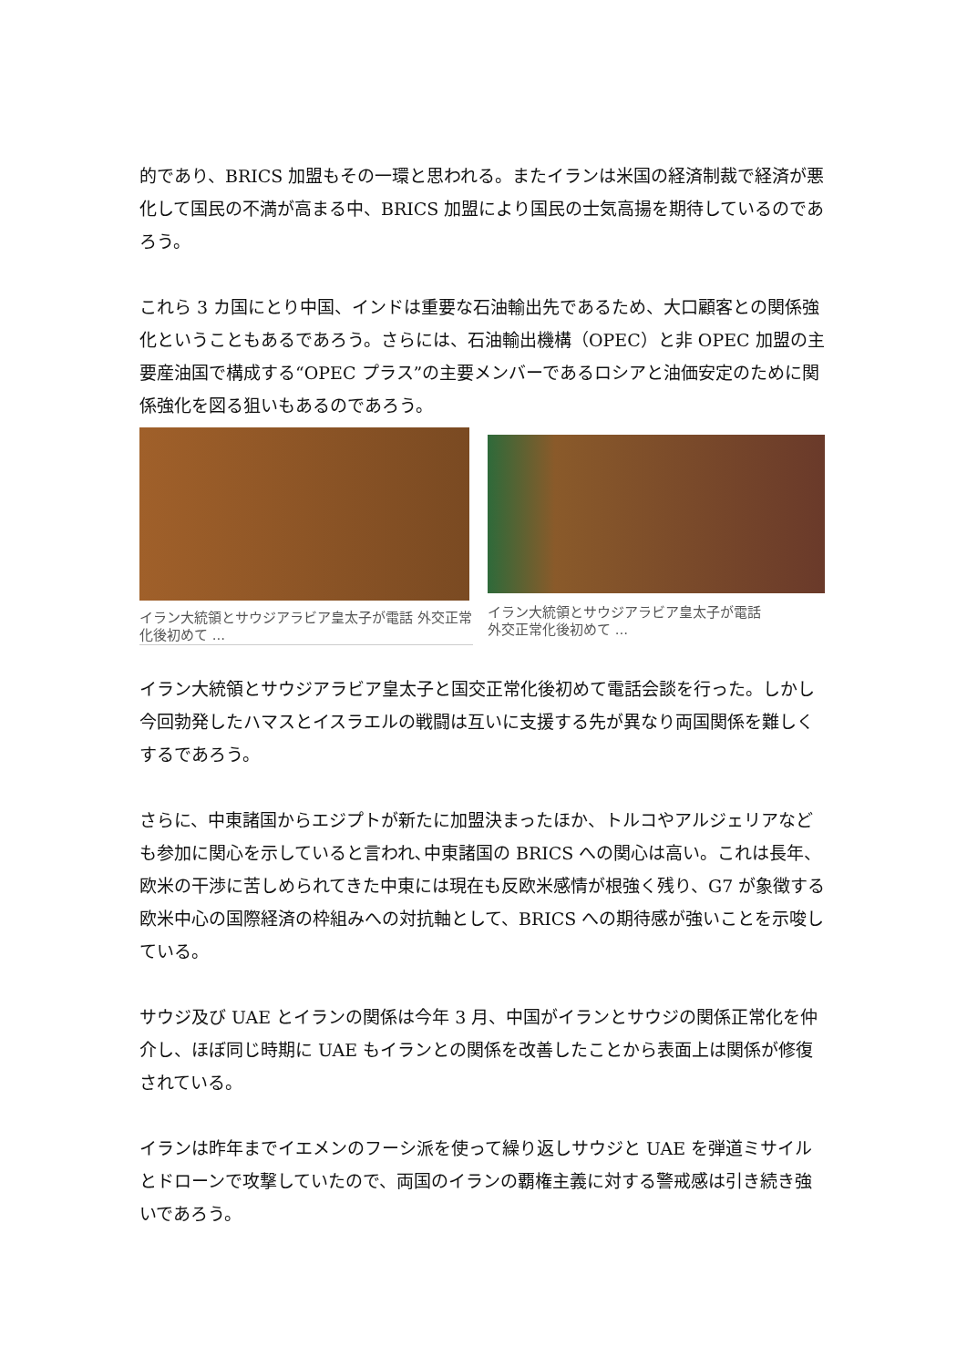的であり、BRICS 加盟もその一環と思われる。またイランは米国の経済制裁で経済が悪化して国民の不満が高まる中、BRICS 加盟により国民の士気高揚を期待しているのであろう。
これら 3 カ国にとり中国、インドは重要な石油輸出先であるため、大口顧客との関係強化ということもあるであろう。さらには、石油輸出機構（OPEC）と非 OPEC 加盟の主要産油国で構成する“OPEC プラス”の主要メンバーであるロシアと油価安定のために関係強化を図る狙いもあるのであろう。
イラン大統領とサウジアラビア皇太子が電話 外交正常化後初めて ...
イラン大統領とサウジアラビア皇太子が電話
外交正常化後初めて ...
イラン大統領とサウジアラビア皇太子と国交正常化後初めて電話会談を行った。しかし今回勃発したハマスとイスラエルの戦闘は互いに支援する先が異なり両国関係を難しくするであろう。
さらに、中東諸国からエジプトが新たに加盟決まったほか、トルコやアルジェリアなども参加に関心を示していると言われ､中東諸国の BRICS への関心は高い。これは長年、欧米の干渉に苦しめられてきた中東には現在も反欧米感情が根強く残り、G7 が象徴する欧米中心の国際経済の枠組みへの対抗軸として、BRICS への期待感が強いことを示唆している。
サウジ及び UAE とイランの関係は今年 3 月、中国がイランとサウジの関係正常化を仲介し、ほぼ同じ時期に UAE もイランとの関係を改善したことから表面上は関係が修復されている。
イランは昨年までイエメンのフーシ派を使って繰り返しサウジと UAE を弾道ミサイルとドローンで攻撃していたので、両国のイランの覇権主義に対する警戒感は引き続き強いであろう。